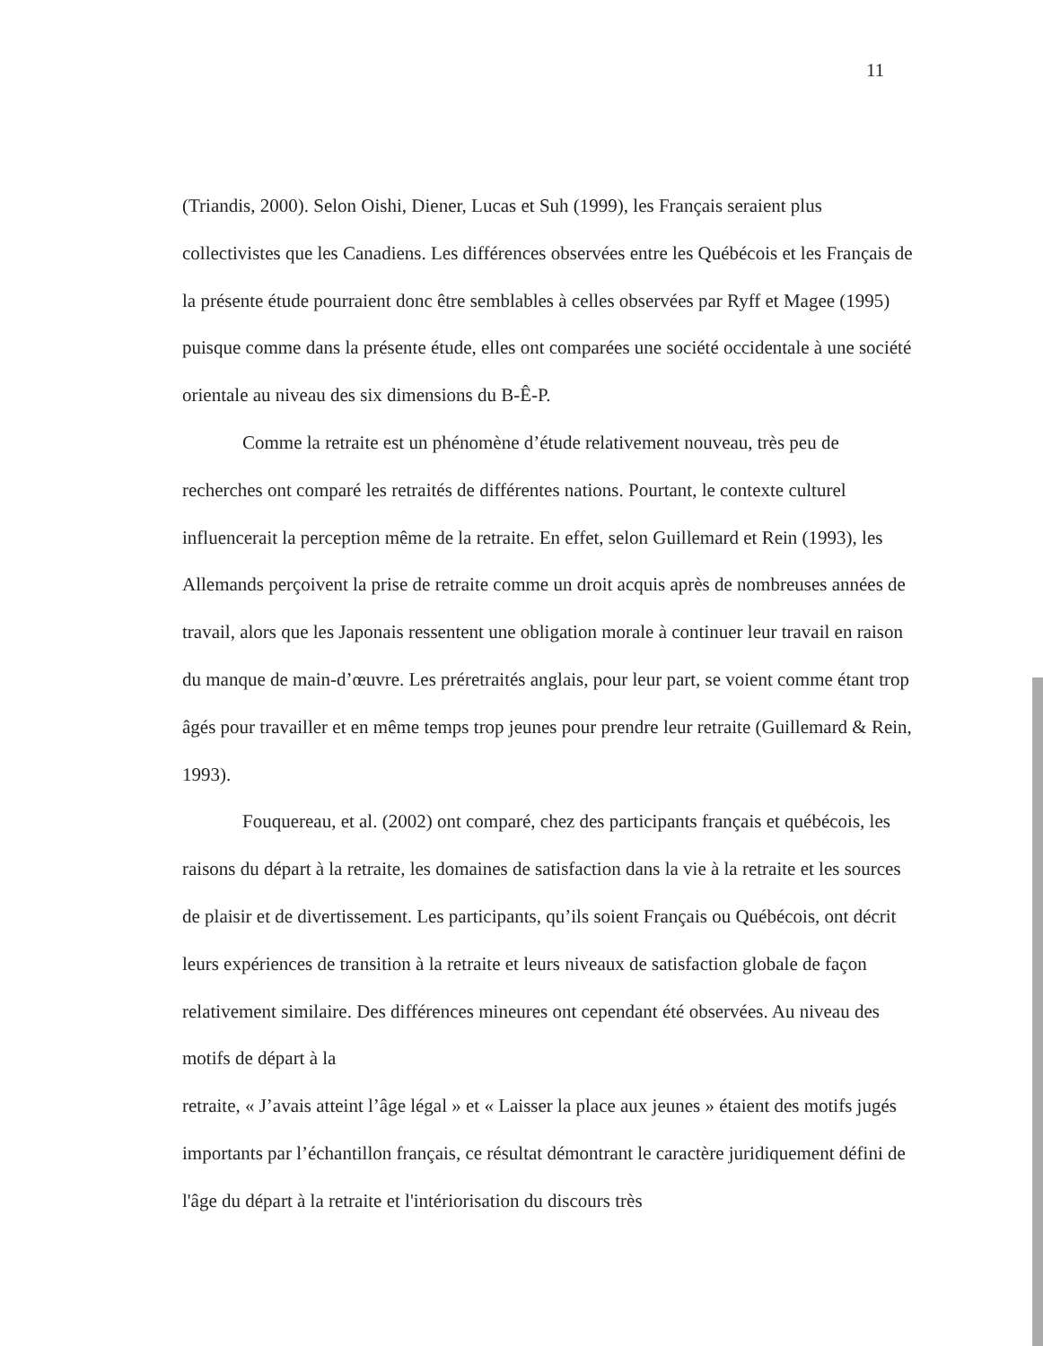11
(Triandis, 2000). Selon Oishi, Diener, Lucas et Suh (1999), les Français seraient plus collectivistes que les Canadiens. Les différences observées entre les Québécois et les Français de la présente étude pourraient donc être semblables à celles observées par Ryff et Magee (1995) puisque comme dans la présente étude, elles ont comparées une société occidentale à une société orientale au niveau des six dimensions du B-Ê-P.
Comme la retraite est un phénomène d’étude relativement nouveau, très peu de recherches ont comparé les retraités de différentes nations. Pourtant, le contexte culturel influencerait la perception même de la retraite. En effet, selon Guillemard et Rein (1993), les Allemands perçoivent la prise de retraite comme un droit acquis après de nombreuses années de travail, alors que les Japonais ressentent une obligation morale à continuer leur travail en raison du manque de main-d’œuvre. Les préretraités anglais, pour leur part, se voient comme étant trop âgés pour travailler et en même temps trop jeunes pour prendre leur retraite (Guillemard & Rein, 1993).
Fouquereau, et al. (2002) ont comparé, chez des participants français et québécois, les raisons du départ à la retraite, les domaines de satisfaction dans la vie à la retraite et les sources de plaisir et de divertissement. Les participants, qu’ils soient Français ou Québécois, ont décrit leurs expériences de transition à la retraite et leurs niveaux de satisfaction globale de façon relativement similaire. Des différences mineures ont cependant été observées. Au niveau des motifs de départ à la
retraite, « J’avais atteint l’âge légal » et « Laisser la place aux jeunes » étaient des motifs jugés importants par l’échantillon français, ce résultat démontrant le caractère juridiquement défini de l'âge du départ à la retraite et l'intériorisation du discours très